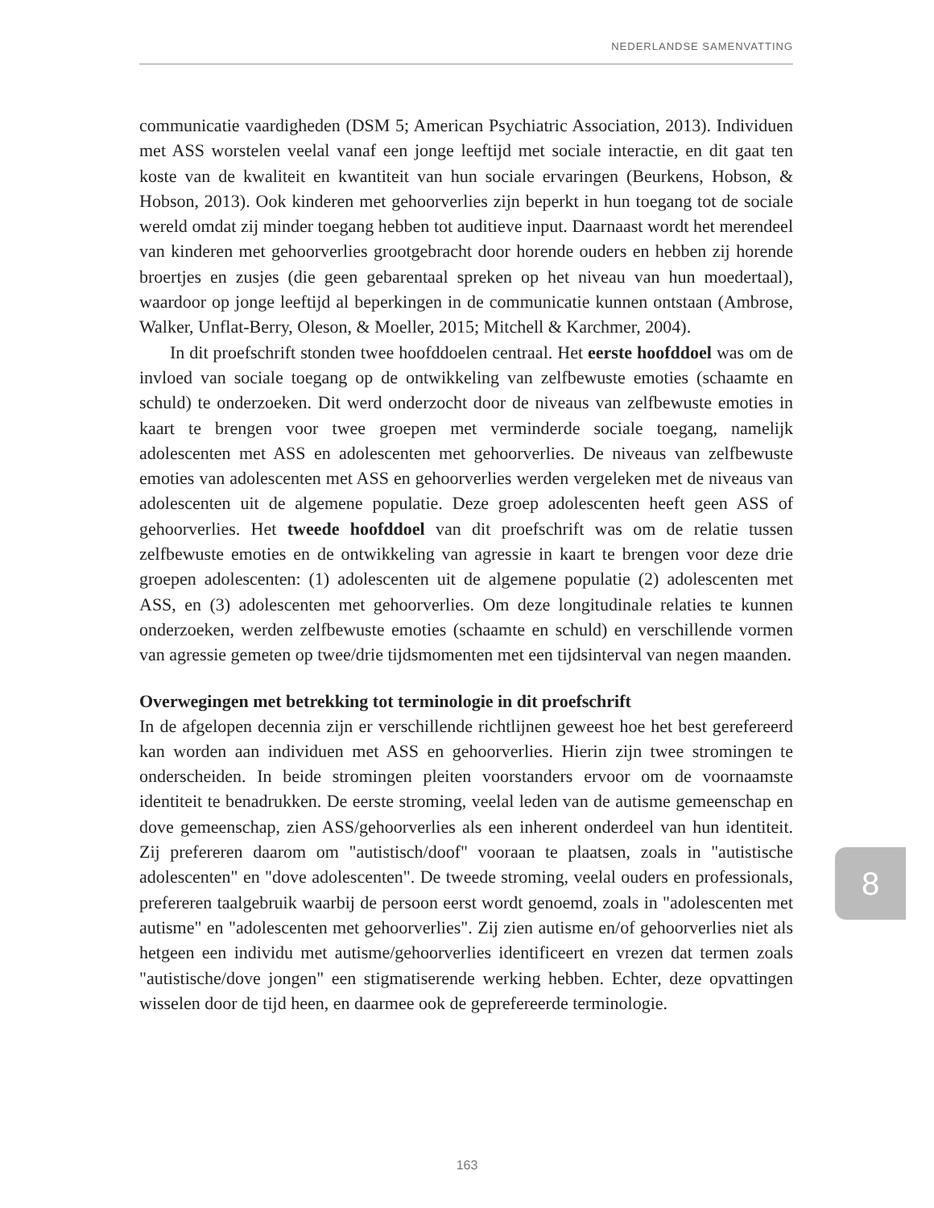NEDERLANDSE SAMENVATTING
communicatie vaardigheden (DSM 5; American Psychiatric Association, 2013). Individuen met ASS worstelen veelal vanaf een jonge leeftijd met sociale interactie, en dit gaat ten koste van de kwaliteit en kwantiteit van hun sociale ervaringen (Beurkens, Hobson, & Hobson, 2013). Ook kinderen met gehoorverlies zijn beperkt in hun toegang tot de sociale wereld omdat zij minder toegang hebben tot auditieve input. Daarnaast wordt het merendeel van kinderen met gehoorverlies grootgebracht door horende ouders en hebben zij horende broertjes en zusjes (die geen gebarentaal spreken op het niveau van hun moedertaal), waardoor op jonge leeftijd al beperkingen in de communicatie kunnen ontstaan (Ambrose, Walker, Unflat-Berry, Oleson, & Moeller, 2015; Mitchell & Karchmer, 2004).
In dit proefschrift stonden twee hoofddoelen centraal. Het eerste hoofddoel was om de invloed van sociale toegang op de ontwikkeling van zelfbewuste emoties (schaamte en schuld) te onderzoeken. Dit werd onderzocht door de niveaus van zelfbewuste emoties in kaart te brengen voor twee groepen met verminderde sociale toegang, namelijk adolescenten met ASS en adolescenten met gehoorverlies. De niveaus van zelfbewuste emoties van adolescenten met ASS en gehoorverlies werden vergeleken met de niveaus van adolescenten uit de algemene populatie. Deze groep adolescenten heeft geen ASS of gehoorverlies. Het tweede hoofddoel van dit proefschrift was om de relatie tussen zelfbewuste emoties en de ontwikkeling van agressie in kaart te brengen voor deze drie groepen adolescenten: (1) adolescenten uit de algemene populatie (2) adolescenten met ASS, en (3) adolescenten met gehoorverlies. Om deze longitudinale relaties te kunnen onderzoeken, werden zelfbewuste emoties (schaamte en schuld) en verschillende vormen van agressie gemeten op twee/drie tijdsmomenten met een tijdsinterval van negen maanden.
Overwegingen met betrekking tot terminologie in dit proefschrift
In de afgelopen decennia zijn er verschillende richtlijnen geweest hoe het best gerefereerd kan worden aan individuen met ASS en gehoorverlies. Hierin zijn twee stromingen te onderscheiden. In beide stromingen pleiten voorstanders ervoor om de voornaamste identiteit te benadrukken. De eerste stroming, veelal leden van de autisme gemeenschap en dove gemeenschap, zien ASS/gehoorverlies als een inherent onderdeel van hun identiteit. Zij prefereren daarom om "autistisch/doof" vooraan te plaatsen, zoals in "autistische adolescenten" en "dove adolescenten". De tweede stroming, veelal ouders en professionals, prefereren taalgebruik waarbij de persoon eerst wordt genoemd, zoals in "adolescenten met autisme" en "adolescenten met gehoorverlies". Zij zien autisme en/of gehoorverlies niet als hetgeen een individu met autisme/gehoorverlies identificeert en vrezen dat termen zoals "autistische/dove jongen" een stigmatiserende werking hebben. Echter, deze opvattingen wisselen door de tijd heen, en daarmee ook de geprefereerde terminologie.
8
163